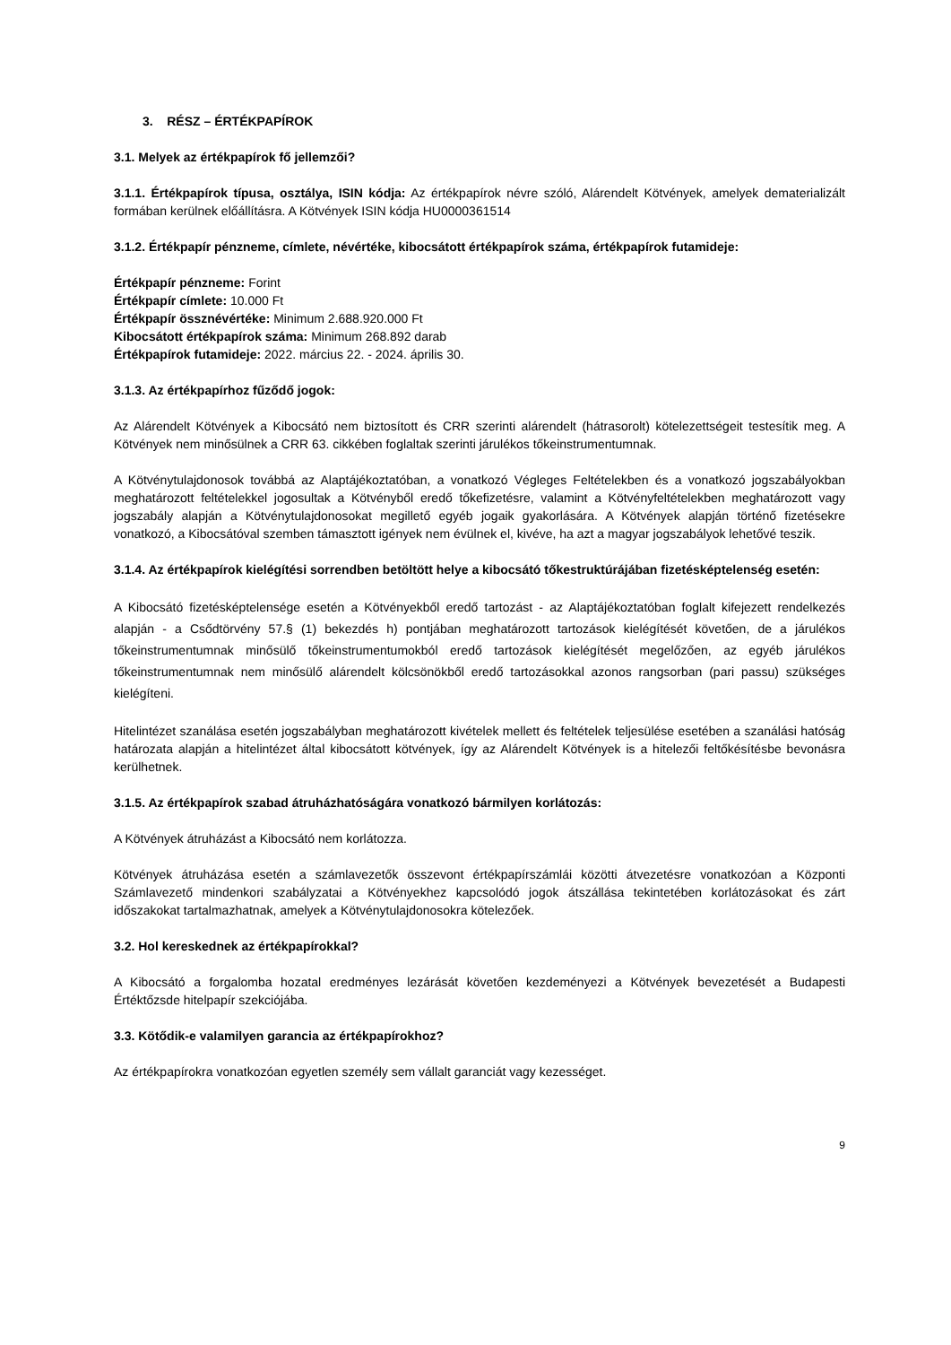3. RÉSZ – ÉRTÉKPAPÍROK
3.1. Melyek az értékpapírok fő jellemzői?
3.1.1. Értékpapírok típusa, osztálya, ISIN kódja: Az értékpapírok névre szóló, Alárendelt Kötvények, amelyek dematerializált formában kerülnek előállításra. A Kötvények ISIN kódja HU0000361514
3.1.2. Értékpapír pénzneme, címlete, névértéke, kibocsátott értékpapírok száma, értékpapírok futamideje:
Értékpapír pénzneme: Forint
Értékpapír címlete: 10.000 Ft
Értékpapír össznévértéke: Minimum 2.688.920.000 Ft
Kibocsátott értékpapírok száma: Minimum 268.892 darab
Értékpapírok futamideje: 2022. március 22. - 2024. április 30.
3.1.3. Az értékpapírhoz fűződő jogok:
Az Alárendelt Kötvények a Kibocsátó nem biztosított és CRR szerinti alárendelt (hátrasorolt) kötelezettségeit testesítik meg. A Kötvények nem minősülnek a CRR 63. cikkében foglaltak szerinti járulékos tőkeinstrumentumnak.
A Kötvénytulajdonosok továbbá az Alaptájékoztatóban, a vonatkozó Végleges Feltételekben és a vonatkozó jogszabályokban meghatározott feltételekkel jogosultak a Kötvényből eredő tőkefizetésre, valamint a Kötvényfeltételekben meghatározott vagy jogszabály alapján a Kötvénytulajdonosokat megillető egyéb jogaik gyakorlására. A Kötvények alapján történő fizetésekre vonatkozó, a Kibocsátóval szemben támasztott igények nem évülnek el, kivéve, ha azt a magyar jogszabályok lehetővé teszik.
3.1.4. Az értékpapírok kielégítési sorrendben betöltött helye a kibocsátó tőkestruktúrájában fizetésképtelenség esetén:
A Kibocsátó fizetésképtelensége esetén a Kötvényekből eredő tartozást - az Alaptájékoztatóban foglalt kifejezett rendelkezés alapján - a Csődtörvény 57.§ (1) bekezdés h) pontjában meghatározott tartozások kielégítését követően, de a járulékos tőkeinstrumentumnak minősülő tőkeinstrumentumokból eredő tartozások kielégítését megelőzően, az egyéb járulékos tőkeinstrumentumnak nem minősülő alárendelt kölcsönökből eredő tartozásokkal azonos rangsorban (pari passu) szükséges kielégíteni.
Hitelintézet szanálása esetén jogszabályban meghatározott kivételek mellett és feltételek teljesülése esetében a szanálási hatóság határozata alapján a hitelintézet által kibocsátott kötvények, így az Alárendelt Kötvények is a hitelezői feltőkésítésbe bevonásra kerülhetnek.
3.1.5. Az értékpapírok szabad átruházhatóságára vonatkozó bármilyen korlátozás:
A Kötvények átruházást a Kibocsátó nem korlátozza.
Kötvények átruházása esetén a számlavezetők összevont értékpapírszámlái közötti átvezetésre vonatkozóan a Központi Számlavezető mindenkori szabályzatai a Kötvényekhez kapcsolódó jogok átszállása tekintetében korlátozásokat és zárt időszakokat tartalmazhatnak, amelyek a Kötvénytulajdonosokra kötelezőek.
3.2. Hol kereskednek az értékpapírokkal?
A Kibocsátó a forgalomba hozatal eredményes lezárását követően kezdeményezi a Kötvények bevezetését a Budapesti Értéktőzsde hitelpapír szekciójába.
3.3. Kötődik-e valamilyen garancia az értékpapírokhoz?
Az értékpapírokra vonatkozóan egyetlen személy sem vállalt garanciát vagy kezességet.
9